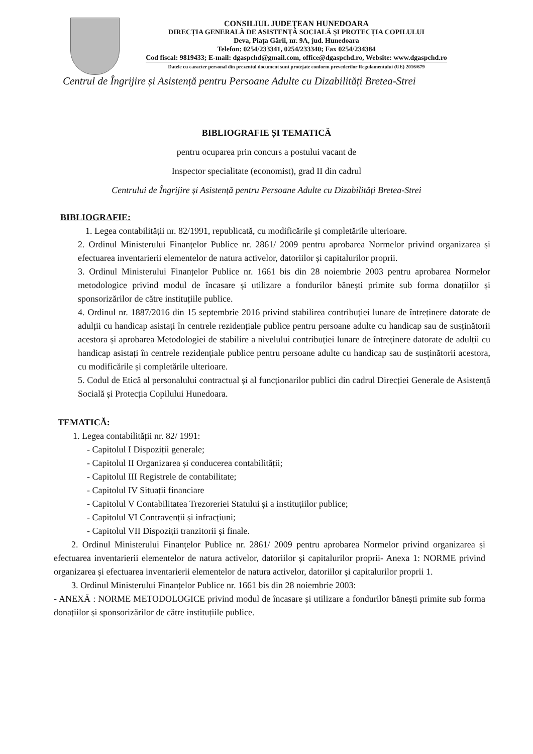CONSILIUL JUDEȚEAN HUNEDOARA
DIRECȚIA GENERALĂ DE ASISTENȚĂ SOCIALĂ ȘI PROTECȚIA COPILULUI
Deva, Piața Gării, nr. 9A, jud. Hunedoara
Telefon: 0254/233341, 0254/233340; Fax 0254/234384
Cod fiscal: 9819433; E-mail: dgaspchd@gmail.com, office@dgaspchd.ro, Website: www.dgaspchd.ro
Datele cu caracter personal din prezentul document sunt protejate conform prevederilor Regulamentului (UE) 2016/679
Centrul de Îngrijire și Asistență pentru Persoane Adulte cu Dizabilități Bretea-Strei
BIBLIOGRAFIE ȘI TEMATICĂ
pentru ocuparea prin concurs a postului vacant de
Inspector specialitate (economist), grad II din cadrul
Centrului de Îngrijire și Asistență pentru Persoane Adulte cu Dizabilități Bretea-Strei
BIBLIOGRAFIE:
1. Legea contabilității nr. 82/1991, republicată, cu modificările și completările ulterioare.
2. Ordinul Ministerului Finanțelor Publice nr. 2861/ 2009 pentru aprobarea Normelor privind organizarea și efectuarea inventarierii elementelor de natura activelor, datoriilor și capitalurilor proprii.
3. Ordinul Ministerului Finanțelor Publice nr. 1661 bis din 28 noiembrie 2003 pentru aprobarea Normelor metodologice privind modul de încasare și utilizare a fondurilor bănești primite sub forma donațiilor și sponsorizărilor de către instituțiile publice.
4. Ordinul nr. 1887/2016 din 15 septembrie 2016 privind stabilirea contribuției lunare de întreținere datorate de adulții cu handicap asistați în centrele rezidențiale publice pentru persoane adulte cu handicap sau de susținătorii acestora și aprobarea Metodologiei de stabilire a nivelului contribuției lunare de întreținere datorate de adulții cu handicap asistați în centrele rezidențiale publice pentru persoane adulte cu handicap sau de susținătorii acestora, cu modificările și completările ulterioare.
5. Codul de Etică al personalului contractual și al funcționarilor publici din cadrul Direcției Generale de Asistență Socială și Protecția Copilului Hunedoara.
TEMATICĂ:
1. Legea contabilității nr. 82/ 1991:
- Capitolul I Dispoziții generale;
- Capitolul II Organizarea și conducerea contabilității;
- Capitolul III Registrele de contabilitate;
- Capitolul IV Situații financiare
- Capitolul V Contabilitatea Trezoreriei Statului și a instituțiilor publice;
- Capitolul VI Contravenții și infracțiuni;
- Capitolul VII Dispoziții tranzitorii și finale.
2. Ordinul Ministerului Finanțelor Publice nr. 2861/ 2009 pentru aprobarea Normelor privind organizarea și efectuarea inventarierii elementelor de natura activelor, datoriilor și capitalurilor proprii- Anexa 1: NORME privind organizarea și efectuarea inventarierii elementelor de natura activelor, datoriilor și capitalurilor proprii 1.
3. Ordinul Ministerului Finanțelor Publice nr. 1661 bis din 28 noiembrie 2003:
- ANEXĂ : NORME METODOLOGICE privind modul de încasare și utilizare a fondurilor bănești primite sub forma donațiilor și sponsorizărilor de către instituțiile publice.